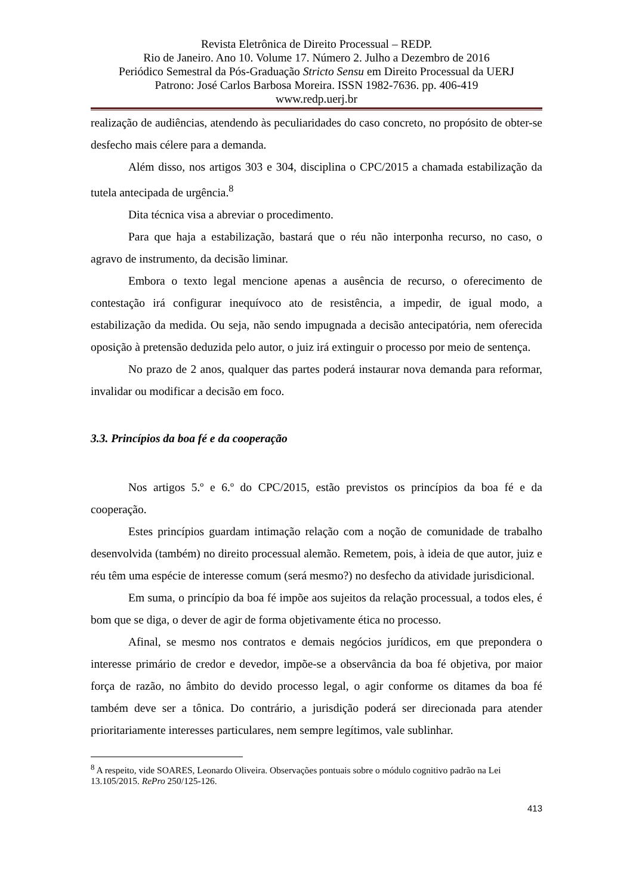Revista Eletrônica de Direito Processual – REDP.
Rio de Janeiro. Ano 10. Volume 17. Número 2. Julho a Dezembro de 2016
Periódico Semestral da Pós-Graduação Stricto Sensu em Direito Processual da UERJ
Patrono: José Carlos Barbosa Moreira. ISSN 1982-7636. pp. 406-419
www.redp.uerj.br
realização de audiências, atendendo às peculiaridades do caso concreto, no propósito de obter-se desfecho mais célere para a demanda.
Além disso, nos artigos 303 e 304, disciplina o CPC/2015 a chamada estabilização da tutela antecipada de urgência.<sup>8</sup>
Dita técnica visa a abreviar o procedimento.
Para que haja a estabilização, bastará que o réu não interponha recurso, no caso, o agravo de instrumento, da decisão liminar.
Embora o texto legal mencione apenas a ausência de recurso, o oferecimento de contestação irá configurar inequívoco ato de resistência, a impedir, de igual modo, a estabilização da medida. Ou seja, não sendo impugnada a decisão antecipatória, nem oferecida oposição à pretensão deduzida pelo autor, o juiz irá extinguir o processo por meio de sentença.
No prazo de 2 anos, qualquer das partes poderá instaurar nova demanda para reformar, invalidar ou modificar a decisão em foco.
3.3. Princípios da boa fé e da cooperação
Nos artigos 5.º e 6.º do CPC/2015, estão previstos os princípios da boa fé e da cooperação.
Estes princípios guardam intimação relação com a noção de comunidade de trabalho desenvolvida (também) no direito processual alemão. Remetem, pois, à ideia de que autor, juiz e réu têm uma espécie de interesse comum (será mesmo?) no desfecho da atividade jurisdicional.
Em suma, o princípio da boa fé impõe aos sujeitos da relação processual, a todos eles, é bom que se diga, o dever de agir de forma objetivamente ética no processo.
Afinal, se mesmo nos contratos e demais negócios jurídicos, em que prepondera o interesse primário de credor e devedor, impõe-se a observância da boa fé objetiva, por maior força de razão, no âmbito do devido processo legal, o agir conforme os ditames da boa fé também deve ser a tônica. Do contrário, a jurisdição poderá ser direcionada para atender prioritariamente interesses particulares, nem sempre legítimos, vale sublinhar.
<sup>8</sup> A respeito, vide SOARES, Leonardo Oliveira. Observações pontuais sobre o módulo cognitivo padrão na Lei 13.105/2015. RePro 250/125-126.
413